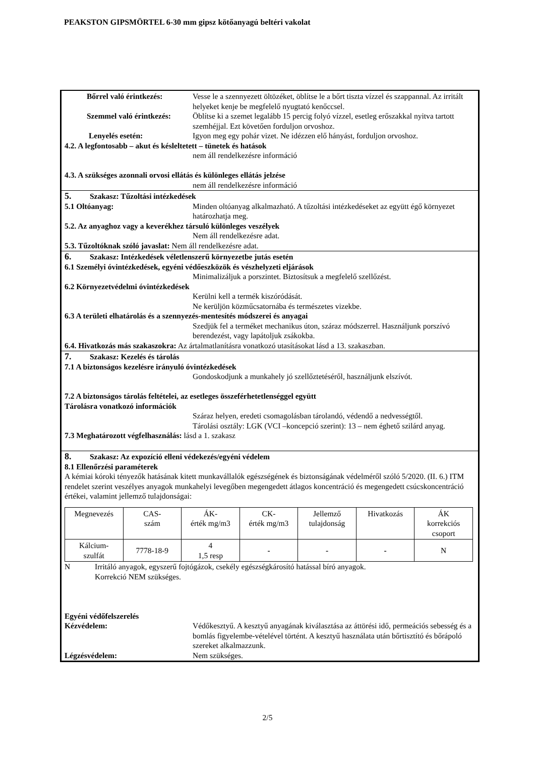PEAKSTON GIPSMÖRTEL 6-30 mm gipsz kötőanyagú beltéri vakolat
Bőrrel való érintkezés:
Vesse le a szennyezett öltözéket, öblítse le a bőrt tiszta vízzel és szappannal. Az irritált helyeket kenje be megfelelő nyugtató kenőccsel.
Szemmel való érintkezés:
Öblítse ki a szemet legalább 15 percig folyó vízzel, esetleg erőszakkal nyitva tartott szemhéjjal. Ezt követően forduljon orvoshoz.
Lenyelés esetén: Igyon meg egy pohár vizet. Ne idézzen elő hányást, forduljon orvoshoz.
4.2. A legfontosabb – akut és késleltetett – tünetek és hatások
nem áll rendelkezésre információ
4.3. A szükséges azonnali orvosi ellátás és különleges ellátás jelzése
nem áll rendelkezésre információ
5. Szakasz: Tűzoltási intézkedések
5.1 Oltóanyag: Minden oltóanyag alkalmazható. A tűzoltási intézkedéseket az együtt égő környezet határozhatja meg.
5.2. Az anyaghoz vagy a keverékhez társuló különleges veszélyek
Nem áll rendelkezésre adat.
5.3. Tűzoltóknak szóló javaslat: Nem áll rendelkezésre adat.
6. Szakasz: Intézkedések véletlenszerű környezetbe jutás esetén
6.1 Személyi óvintézkedések, egyéni védőeszközök és vészhelyzeti eljárások
Minimalizáljuk a porszintet. Biztosítsuk a megfelelő szellőzést.
6.2 Környezetvédelmi óvintézkedések
Kerülni kell a termék kiszóródását.
Ne kerüljön közműcsatornába és természetes vizekbe.
6.3 A területi elhatárolás és a szennyezés-mentesítés módszerei és anyagai
Szedjük fel a terméket mechanikus úton, száraz módszerrel. Használjunk porszívó berendezést, vagy lapátoljuk zsákokba.
6.4. Hivatkozás más szakaszokra: Az ártalmatlanításra vonatkozó utasításokat lásd a 13. szakaszban.
7. Szakasz: Kezelés és tárolás
7.1 A biztonságos kezelésre irányuló óvintézkedések
Gondoskodjunk a munkahely jó szellőztetéséről, használjunk elszívót.
7.2 A biztonságos tárolás feltételei, az esetleges összeférhetetlenséggel együtt
Tárolásra vonatkozó információk
Száraz helyen, eredeti csomagolásban tárolandó, védendő a nedvességtől.
Tárolási osztály: LGK (VCI –koncepció szerint): 13 – nem éghető szilárd anyag.
7.3 Meghatározott végfelhasználás: lásd a 1. szakasz
8. Szakasz: Az expozíció elleni védekezés/egyéni védelem
8.1 Ellenőrzési paraméterek
A kémiai kóroki tényezők hatásának kitett munkavállalók egészségének és biztonságának védelméről szóló 5/2020. (II. 6.) ITM rendelet szerint veszélyes anyagok munkahelyi levegőben megengedett átlagos koncentráció és megengedett csúcskoncentráció értékei, valamint jellemző tulajdonságai:
| Megnevezés | CAS- szám | ÁK- érték mg/m3 | CK- érték mg/m3 | Jellemző tulajdonság | Hivatkozás | ÁK korrekciós csoport |
| Kálcium- szulfát | 7778-18-9 | 4 1,5 resp | - | - | - | N |
N Irritáló anyagok, egyszerű fojtógázok, csekély egészségkárosító hatással bíró anyagok.
Korrekció NEM szükséges.
Egyéni védőfelszerelés
Kézvédelem: Védőkesztyű. A kesztyű anyagának kiválasztása az áttörési idő, permeációs sebesség és a bomlás figyelembe-vételével történt. A kesztyű használata után bőrtisztító és bőrápoló szereket alkalmazzunk.
Légzésvédelem: Nem szükséges.
2/5